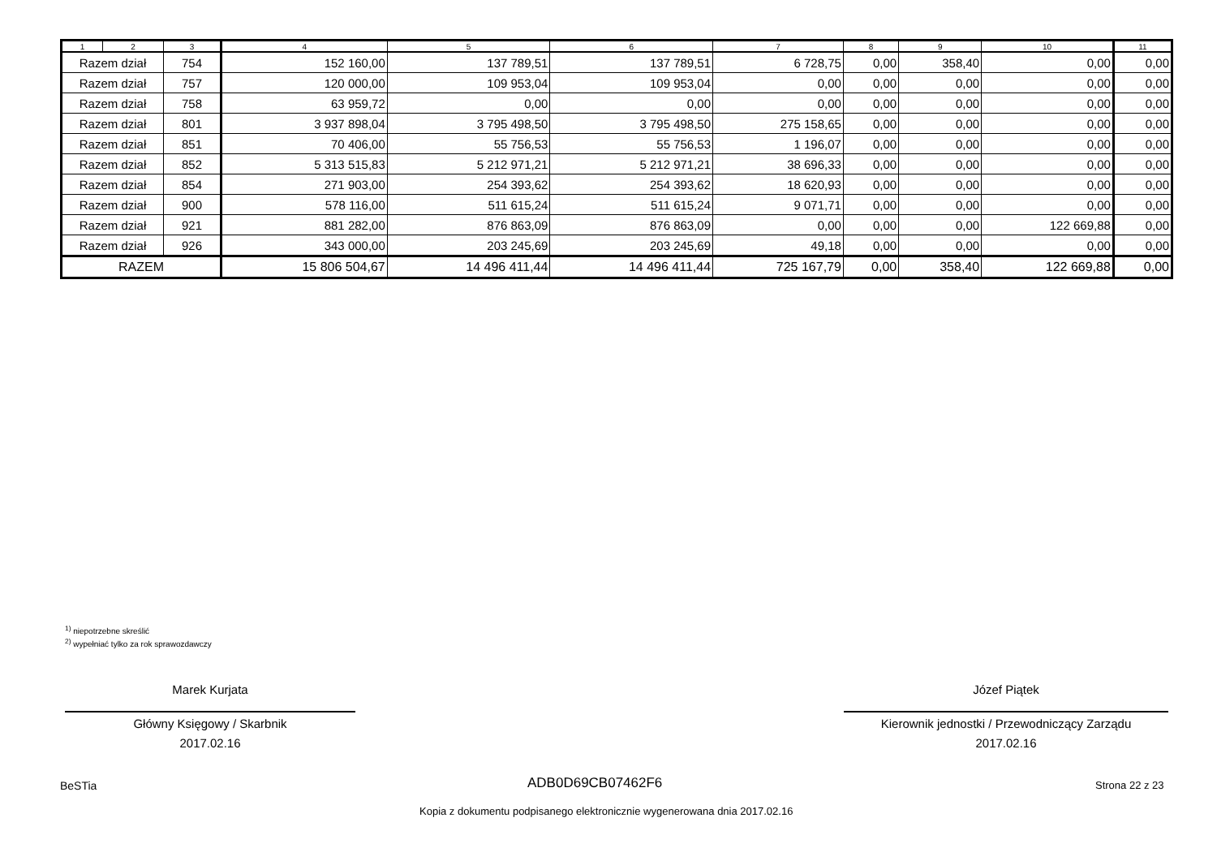| 1 | 2 | 3 | 4 | 5 | 6 | 7 | 8 | 9 | 10 | 11 |
| --- | --- | --- | --- | --- | --- | --- | --- | --- | --- | --- |
| Razem dział | | 754 | 152 160,00 | 137 789,51 | 137 789,51 | 6 728,75 | 0,00 | 358,40 | 0,00 | 0,00 |
| Razem dział | | 757 | 120 000,00 | 109 953,04 | 109 953,04 | 0,00 | 0,00 | 0,00 | 0,00 | 0,00 |
| Razem dział | | 758 | 63 959,72 | 0,00 | 0,00 | 0,00 | 0,00 | 0,00 | 0,00 | 0,00 |
| Razem dział | | 801 | 3 937 898,04 | 3 795 498,50 | 3 795 498,50 | 275 158,65 | 0,00 | 0,00 | 0,00 | 0,00 |
| Razem dział | | 851 | 70 406,00 | 55 756,53 | 55 756,53 | 1 196,07 | 0,00 | 0,00 | 0,00 | 0,00 |
| Razem dział | | 852 | 5 313 515,83 | 5 212 971,21 | 5 212 971,21 | 38 696,33 | 0,00 | 0,00 | 0,00 | 0,00 |
| Razem dział | | 854 | 271 903,00 | 254 393,62 | 254 393,62 | 18 620,93 | 0,00 | 0,00 | 0,00 | 0,00 |
| Razem dział | | 900 | 578 116,00 | 511 615,24 | 511 615,24 | 9 071,71 | 0,00 | 0,00 | 0,00 | 0,00 |
| Razem dział | | 921 | 881 282,00 | 876 863,09 | 876 863,09 | 0,00 | 0,00 | 0,00 | 122 669,88 | 0,00 |
| Razem dział | | 926 | 343 000,00 | 203 245,69 | 203 245,69 | 49,18 | 0,00 | 0,00 | 0,00 | 0,00 |
| RAZEM | | | 15 806 504,67 | 14 496 411,44 | 14 496 411,44 | 725 167,79 | 0,00 | 358,40 | 122 669,88 | 0,00 |
<sup>1)</sup> niepotrzebne skreślić
<sup>2)</sup> wypełniać tylko za rok sprawozdawczy
Marek Kurjata
Główny Księgowy / Skarbnik
2017.02.16
Józef Piątek
Kierownik jednostki / Przewodniczący Zarządu
2017.02.16
BeSTia ADB0D69CB07462F6 Strona 22 z 23
Kopia z dokumentu podpisanego elektronicznie wygenerowana dnia 2017.02.16